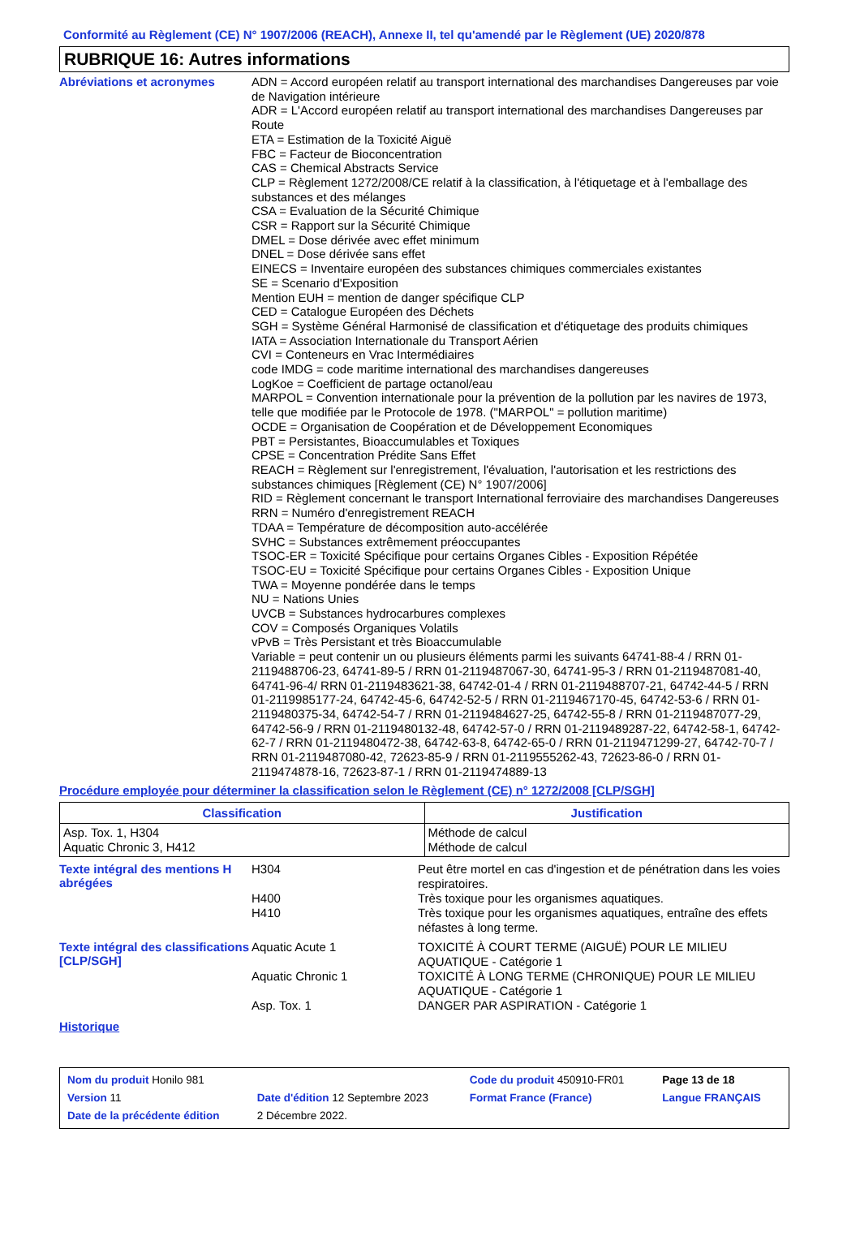Conformité au Règlement (CE) N° 1907/2006 (REACH), Annexe II, tel qu'amendé par le Règlement (UE) 2020/878
RUBRIQUE 16: Autres informations
Abréviations et acronymes
ADN = Accord européen relatif au transport international des marchandises Dangereuses par voie de Navigation intérieure
ADR = L'Accord européen relatif au transport international des marchandises Dangereuses par Route
ETA = Estimation de la Toxicité Aiguë
FBC = Facteur de Bioconcentration
CAS = Chemical Abstracts Service
CLP = Règlement 1272/2008/CE relatif à la classification, à l'étiquetage et à l'emballage des substances et des mélanges
CSA = Evaluation de la Sécurité Chimique
CSR = Rapport sur la Sécurité Chimique
DMEL = Dose dérivée avec effet minimum
DNEL = Dose dérivée sans effet
EINECS = Inventaire européen des substances chimiques commerciales existantes
SE = Scenario d'Exposition
Mention EUH = mention de danger spécifique CLP
CED = Catalogue Européen des Déchets
SGH = Système Général Harmonisé de classification et d'étiquetage des produits chimiques
IATA = Association Internationale du Transport Aérien
CVI = Conteneurs en Vrac Intermédiaires
code IMDG = code maritime international des marchandises dangereuses
LogKoe = Coefficient de partage octanol/eau
MARPOL = Convention internationale pour la prévention de la pollution par les navires de 1973, telle que modifiée par le Protocole de 1978. ("MARPOL" = pollution maritime)
OCDE = Organisation de Coopération et de Développement Economiques
PBT = Persistantes, Bioaccumulables et Toxiques
CPSE = Concentration Prédite Sans Effet
REACH = Règlement sur l'enregistrement, l'évaluation, l'autorisation et les restrictions des substances chimiques [Règlement (CE) N° 1907/2006]
RID = Règlement concernant le transport International ferroviaire des marchandises Dangereuses
RRN = Numéro d'enregistrement REACH
TDAA = Température de décomposition auto-accélérée
SVHC = Substances extrêmement préoccupantes
TSOC-ER = Toxicité Spécifique pour certains Organes Cibles - Exposition Répétée
TSOC-EU = Toxicité Spécifique pour certains Organes Cibles - Exposition Unique
TWA = Moyenne pondérée dans le temps
NU = Nations Unies
UVCB = Substances hydrocarbures complexes
COV = Composés Organiques Volatils
vPvB = Très Persistant et très Bioaccumulable
Variable = peut contenir un ou plusieurs éléments parmi les suivants 64741-88-4 / RRN 01-2119488706-23, 64741-89-5 / RRN 01-2119487067-30, 64741-95-3 / RRN 01-2119487081-40, 64741-96-4/ RRN 01-2119483621-38, 64742-01-4 / RRN 01-2119488707-21, 64742-44-5 / RRN 01-2119985177-24, 64742-45-6, 64742-52-5 / RRN 01-2119467170-45, 64742-53-6 / RRN 01-2119480375-34, 64742-54-7 / RRN 01-2119484627-25, 64742-55-8 / RRN 01-2119487077-29, 64742-56-9 / RRN 01-2119480132-48, 64742-57-0 / RRN 01-2119489287-22, 64742-58-1, 64742-62-7 / RRN 01-2119480472-38, 64742-63-8, 64742-65-0 / RRN 01-2119471299-27, 64742-70-7 / RRN 01-2119487080-42, 72623-85-9 / RRN 01-2119555262-43, 72623-86-0 / RRN 01-2119474878-16, 72623-87-1 / RRN 01-2119474889-13
Procédure employée pour déterminer la classification selon le Règlement (CE) n° 1272/2008 [CLP/SGH]
| Classification | Justification |
| --- | --- |
| Asp. Tox. 1, H304 Aquatic Chronic 3, H412 | Méthode de calcul Méthode de calcul |
Texte intégral des mentions H abrégées
H304 Peut être mortel en cas d'ingestion et de pénétration dans les voies respiratoires.
H400 Très toxique pour les organismes aquatiques.
H410 Très toxique pour les organismes aquatiques, entraîne des effets néfastes à long terme.
Texte intégral des classifications [CLP/SGH]
Aquatic Acute 1 TOXICITÉ À COURT TERME (AIGUË) POUR LE MILIEU AQUATIQUE - Catégorie 1
Aquatic Chronic 1 TOXICITÉ À LONG TERME (CHRONIQUE) POUR LE MILIEU AQUATIQUE - Catégorie 1
Asp. Tox. 1 DANGER PAR ASPIRATION - Catégorie 1
Historique
| Nom du produit Honilo 981 | | | Code du produit 450910-FR01 | Page 13 de 18 |
| Version 11 | Date d'édition 12 Septembre 2023 | | Format France (France) | Langue FRANÇAIS |
| Date de la précédente édition | | 2 Décembre 2022. | | |